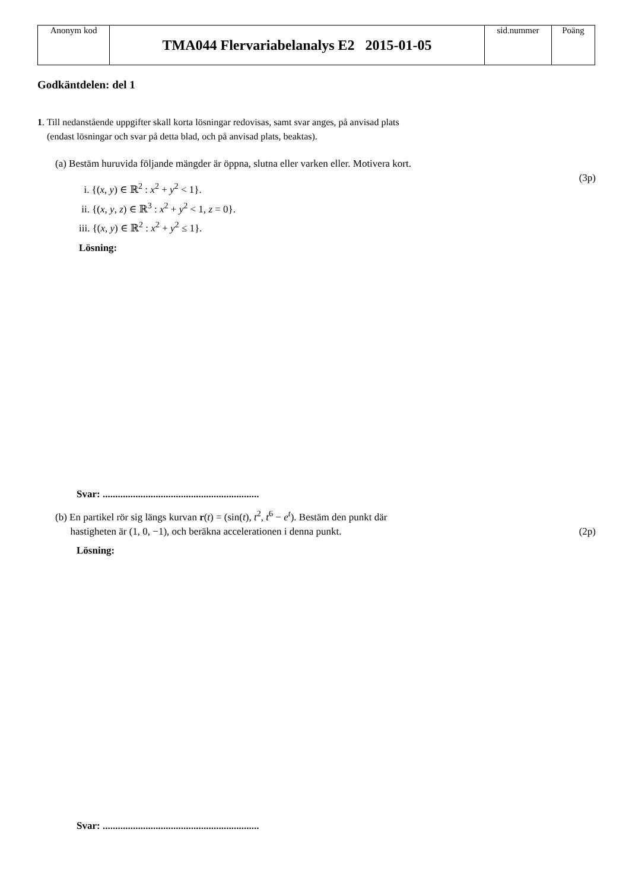| Anonym kod | TMA044 Flervariabelanalys E2 2015-01-05 | sid.nummer | Poäng |
Godkäntdelen: del 1
1. Till nedanstående uppgifter skall korta lösningar redovisas, samt svar anges, på anvisad plats
(endast lösningar och svar på detta blad, och på anvisad plats, beaktas).
(a) Bestäm huruvida följande mängder är öppna, slutna eller varken eller. Motivera kort.
(3p)
i. {(x, y) ∈ ℝ<sup>2</sup> : x<sup>2</sup> + y<sup>2</sup> < 1}.
ii. {(x, y, z) ∈ ℝ<sup>3</sup> : x<sup>2</sup> + y<sup>2</sup> < 1, z = 0}.
iii. {(x, y) ∈ ℝ<sup>2</sup> : x<sup>2</sup> + y<sup>2</sup> ≤ 1}.
Lösning:
Svar: ..............................................................
(b) En partikel rör sig längs kurvan r(t) = (sin(t), t<sup>2</sup>, t<sup>6</sup> − e<sup>t</sup>). Bestäm den punkt där
hastigheten är (1, 0, −1), och beräkna accelerationen i denna punkt. (2p)
Lösning:
Svar: ..............................................................